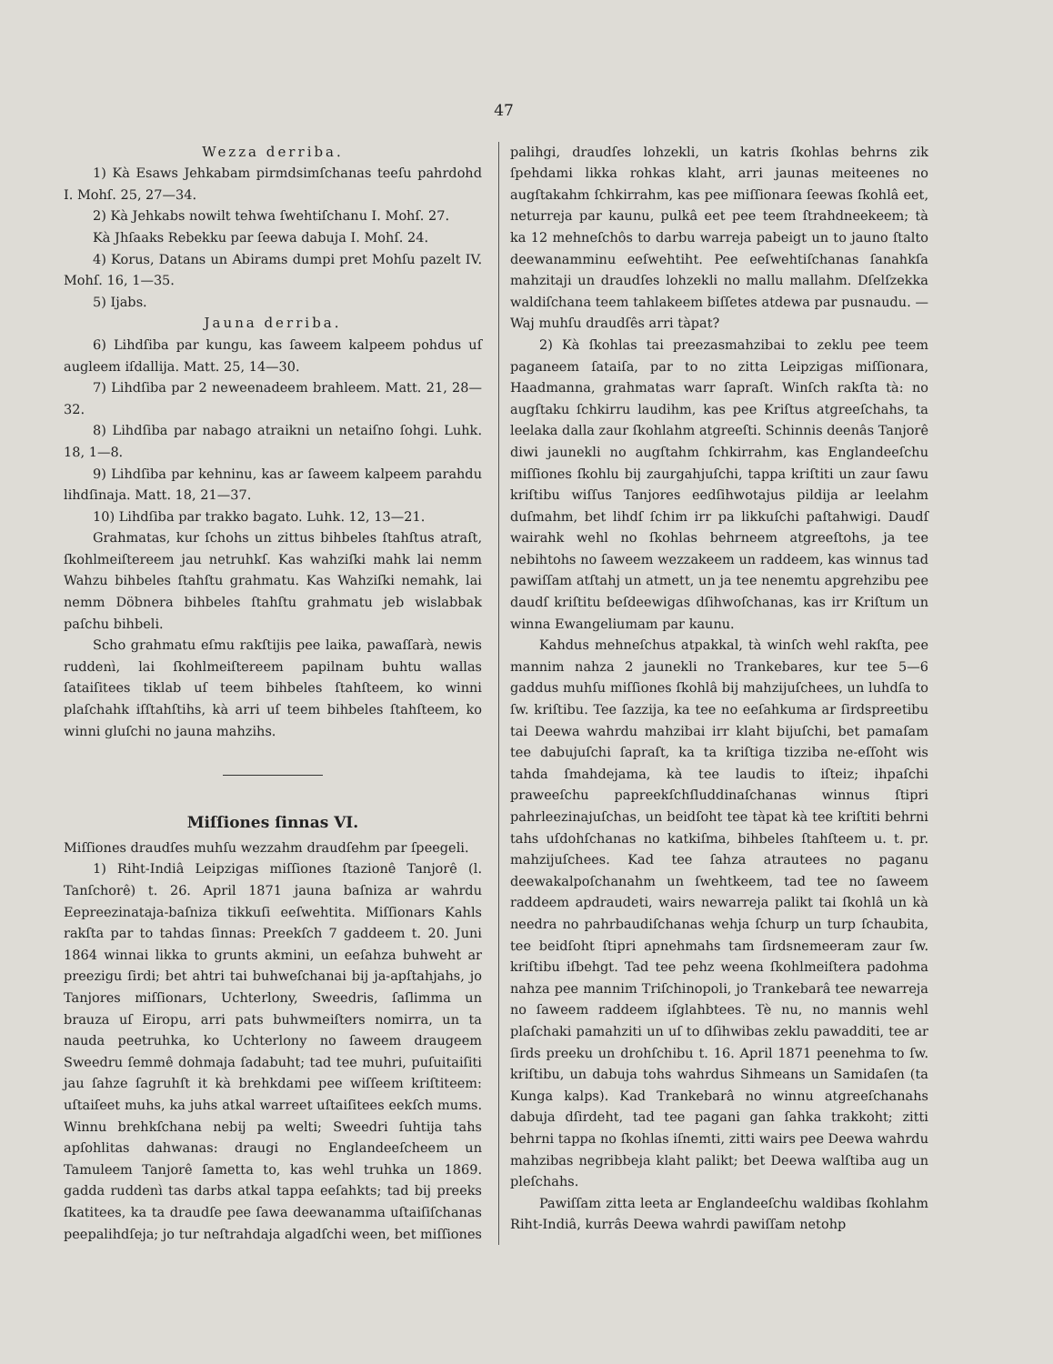47
Wezza derriba.
1) Kà Esaws Jehkabam pirmdsimſchanas teeſu pahrdohd I. Mohſ. 25, 27—34.
2) Kà Jehkabs nowilt tehwa ſwehtiſchanu I. Mohſ. 27.
Kà Jhſaaks Rebekku par ſeewa dabuja I. Mohſ. 24.
4) Korus, Datans un Abirams dumpi pret Mohſu pazelt IV. Mohſ. 16, 1—35.
5) Ijabs.
Jauna derriba.
6) Lihdſiba par kungu, kas ſaweem kalpeem pohdus uſ augleem iſdallija. Matt. 25, 14—30.
7) Lihdſiba par 2 neweenadeem brahleem. Matt. 21, 28—32.
8) Lihdſiba par nabago atraikni un netaiſno ſohgi. Luhk. 18, 1—8.
9) Lihdſiba par kehninu, kas ar ſaweem kalpeem parahdu lihdſinaja. Matt. 18, 21—37.
10) Lihdſiba par trakko bagato. Luhk. 12, 13—21.
Grahmatas, kur ſchohs un zittus bihbeles ſtahſtus atraſt, ſkohlmeiſtereem jau netruhkſ. Kas wahziſki mahk lai nemm Wahzu bihbeles ſtahſtu grahmatu. Kas Wahziſki nemahk, lai nemm Döbnera bihbeles ſtahſtu grahmatu jeb wislabbak paſchu bihbeli.
Scho grahmatu eſmu rakſtijis pee laika, pawaſſarà, newis ruddenì, lai ſkohlmeiſtereem papilnam buhtu wallas ſataiſitees tiklab uſ teem bihbeles ſtahſteem, ko winni plaſchahk iſſtahſtihs, kà arri uſ teem bihbeles ſtahſteem, ko winni gluſchi no jauna mahzihs.
Miſſiones ſinnas VI.
Miſſiones draudſes muhſu wezzahm draudſehm par ſpeegeli.
1) Riht-Indiâ Leipzigas miſſiones ſtazionê Tanjorê (l. Tanſchorê) t. 26. April 1871 jauna baſniza ar wahrdu Eepreezinataja-baſniza tikkuſi eeſwehtita. Miſſionars Kahls rakſta par to tahdas ſinnas: Preekſch 7 gaddeem t. 20. Juni 1864 winnai likka to grunts akmini, un eeſahza buhweht ar preezigu ſirdi; bet ahtri tai buhweſchanai bij ja-apſtahjahs, jo Tanjores miſſionars, Uchterlony, Sweedris, ſaſlimma un brauza uſ Eiropu, arri pats buhwmeiſters nomirra, un ta nauda peetruhka, ko Uchterlony no ſaweem draugeem Sweedru ſemmê dohmaja ſadabuht; tad tee muhri, puſuitaiſiti jau ſahze ſagruhſt it kà brehkdami pee wiſſeem kriſtiteem: uſtaiſeet muhs, ka juhs atkal warreet uſtaiſitees eekſch mums. Winnu brehkſchana nebij pa welti; Sweedri ſuhtija tahs apſohlitas dahwanas: draugi no Englandeeſcheem un Tamuleem Tanjorê ſametta to, kas wehl truhka un 1869. gadda ruddenì tas darbs atkal tappa eeſahkts; tad bij preeks ſkatitees, ka ta draudſe pee ſawa deewanamma uſtaiſiſchanas peepalihdſeja; jo tur neſtrahdaja algadſchi ween, bet miſſiones
palihgi, draudſes lohzekli, un katris ſkohlas behrns zik ſpehdami likka rohkas klaht, arri jaunas meiteenes no augſtakahm ſchkirrahm, kas pee miſſionara ſeewas ſkohlâ eet, neturreja par kaunu, pulkâ eet pee teem ſtrahdneekeem; tà ka 12 mehneſchôs to darbu warreja pabeigt un to jauno ſtalto deewanamminu eeſwehtiht. Pee eeſwehtiſchanas ſanahkſa mahzitaji un draudſes lohzekli no mallu mallahm. Dſelſzekka waldiſchana teem tahlakeem biſſetes atdewa par pusnaudu. — Waj muhſu draudſês arri tàpat?
2) Kà ſkohlas tai preezasmahzibai to zeklu pee teem paganeem ſataiſa, par to no zitta Leipzigas miſſionara, Haadmanna, grahmatas warr ſapraſt. Winſch rakſta tà: no augſtaku ſchkirru laudihm, kas pee Kriſtus atgreeſchahs, ta leelaka dalla zaur ſkohlahm atgreeſti. Schinnis deenâs Tanjorê diwi jaunekli no augſtahm ſchkirrahm, kas Englandeeſchu miſſiones ſkohlu bij zaurgahjuſchi, tappa kriſtiti un zaur ſawu kriſtibu wiſſus Tanjores eedſihwotajus pildija ar leelahm duſmahm, bet lihdſ ſchim irr pa likkuſchi paſtahwigi. Daudſ wairahk wehl no ſkohlas behrneem atgreeſtohs, ja tee nebihtohs no ſaweem wezzakeem un raddeem, kas winnus tad pawiſſam atſtahj un atmett, un ja tee nenemtu apgrehzibu pee daudſ kriſtitu beſdeewigas dſihwoſchanas, kas irr Kriſtum un winna Ewangeliumam par kaunu.
Kahdus mehneſchus atpakkal, tà winſch wehl rakſta, pee mannim nahza 2 jaunekli no Trankebares, kur tee 5—6 gaddus muhſu miſſiones ſkohlâ bij mahzijuſchees, un luhdſa to ſw. kriſtibu. Tee ſazzija, ka tee no eeſahkuma ar ſirdspreetibu tai Deewa wahrdu mahzibai irr klaht bijuſchi, bet pamaſam tee dabujuſchi ſapraſt, ka ta kriſtiga tizziba ne-eſſoht wis tahda ſmahdejama, kà tee laudis to iſteiz; ihpaſchi praweeſchu papreekſchſluddinaſchanas winnus ſtipri pahrleezinajuſchas, un beidſoht tee tàpat kà tee kriſtiti behrni tahs uſdohſchanas no katkiſma, bihbeles ſtahſteem u. t. pr. mahzijuſchees. Kad tee ſahza atrautees no paganu deewakalpoſchanahm un ſwehtkeem, tad tee no ſaweem raddeem apdraudeti, wairs newarreja palikt tai ſkohlâ un kà needra no pahrbaudiſchanas wehja ſchurp un turp ſchaubita, tee beidſoht ſtipri apnehmahs tam ſirdsnemeeram zaur ſw. kriſtibu iſbehgt. Tad tee pehz weena ſkohlmeiſtera padohma nahza pee mannim Triſchinopoli, jo Trankebarâ tee newarreja no ſaweem raddeem iſglahbtees. Tè nu, no mannis wehl plaſchaki pamahziti un uſ to dſihwibas zeklu pawadditi, tee ar ſirds preeku un drohſchibu t. 16. April 1871 peenehma to ſw. kriſtibu, un dabuja tohs wahrdus Sihmeans un Samidaſen (ta Kunga kalps). Kad Trankebarâ no winnu atgreeſchanahs dabuja dſirdeht, tad tee pagani gan ſahka trakkoht; zitti behrni tappa no ſkohlas iſnemti, zitti wairs pee Deewa wahrdu mahzibas negribbeja klaht palikt; bet Deewa walſtiba aug un pleſchahs.
Pawiſſam zitta leeta ar Englandeeſchu waldibas ſkohlahm Riht-Indiâ, kurrâs Deewa wahrdi pawiſſam netohp